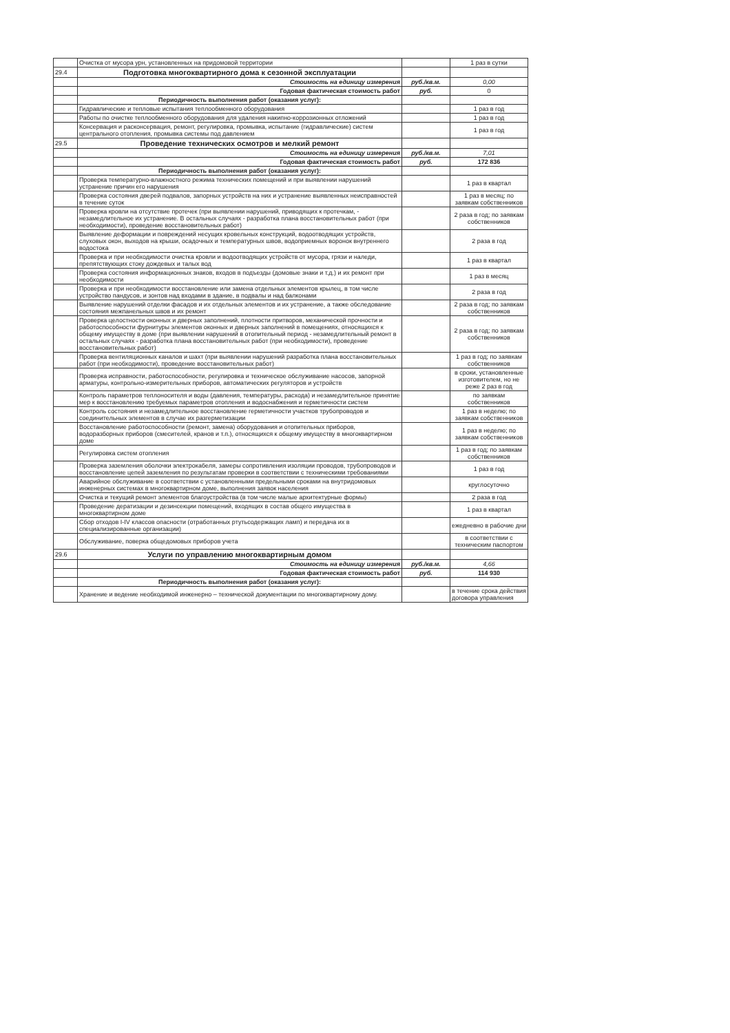| | Очистка от мусора урн, установленных на придомовой территории | | 1 раз в сутки |
| 29.4 | Подготовка многоквартирного дома к сезонной эксплуатации | | |
| | Стоимость на единицу измерения | руб./кв.м. | 0,00 |
| | Годовая фактическая стоимость работ | руб. | 0 |
| | Периодичность выполнения работ (оказания услуг): | | |
| | Гидравлические и тепловые испытания теплообменного оборудования | | 1 раз в год |
| | Работы по очистке теплообменного оборудования для удаления накипно-коррозионных отложений | | 1 раз в год |
| | Консервация и расконсервация, ремонт, регулировка, промывка, испытание (гидравлические) систем центрального отопления, промывка системы под давлением | | 1 раз в год |
| 29.5 | Проведение технических осмотров и мелкий ремонт | | |
| | Стоимость на единицу измерения | руб./кв.м. | 7,01 |
| | Годовая фактическая стоимость работ | руб. | 172 836 |
| | Периодичность выполнения работ (оказания услуг): | | |
| | Проверка температурно-влажностного режима технических помещений и при выявлении нарушений устранение причин его нарушения | | 1 раз в квартал |
| | Проверка состояния дверей подвалов, запорных устройств на них и устранение выявленных неисправностей в течение суток | | 1 раз в месяц; по заявкам собственников |
| | Проверка кровли на отсутствие протечек (при выявлении нарушений, приводящих к протечкам, - незамедлительное их устранение. В остальных случаях - разработка плана восстановительных работ (при необходимости), проведение восстановительных работ) | | 2 раза в год; по заявкам собственников |
| | Выявление деформации и повреждений несущих кровельных конструкций, водоотводящих устройств, слуховых окон, выходов на крыши, осадочных и температурных швов, водоприемных воронок внутреннего водостока | | 2 раза в год |
| | Проверка и при необходимости очистка кровли и водоотводящих устройств от мусора, грязи и наледи, препятствующих стоку дождевых и талых вод | | 1 раз в квартал |
| | Проверка состояния информационных знаков, входов в подъезды (домовые знаки и т.д.) и их ремонт при необходимости | | 1 раз в месяц |
| | Проверка и при необходимости восстановление или замена отдельных элементов крылец, в том числе устройство пандусов, и зонтов над входами в здание, в подвалы и над балконами | | 2 раза в год |
| | Выявление нарушений отделки фасадов и их отдельных элементов и их устранение, а также обследование состояния межпанельных швов и их ремонт | | 2 раза в год; по заявкам собственников |
| | Проверка целостности оконных и дверных заполнений, плотности притворов, механической прочности и работоспособности фурнитуры элементов оконных и дверных заполнений в помещениях, относящихся к общему имуществу в доме (при выявлении нарушений в отопительный период - незамедлительный ремонт в остальных случаях - разработка плана восстановительных работ (при необходимости), проведение восстановительных работ) | | 2 раза в год; по заявкам собственников |
| | Проверка вентиляционных каналов и шахт (при выявлении нарушений разработка плана восстановительных работ (при необходимости), проведение восстановительных работ) | | 1 раз в год; по заявкам собственников |
| | Проверка исправности, работоспособности, регулировка и техническое обслуживание насосов, запорной арматуры, контрольно-измерительных приборов, автоматических регуляторов и устройств | | в сроки, установленные изготовителем, но не реже 2 раз в год |
| | Контроль параметров теплоносителя и воды (давления, температуры, расхода) и незамедлительное принятие мер к восстановлению требуемых параметров отопления и водоснабжения и герметичности систем | | по заявкам собственников |
| | Контроль состояния и незамедлительное восстановление герметичности участков трубопроводов и соединительных элементов в случае их разгерметизации | | 1 раз в неделю; по заявкам собственников |
| | Восстановление работоспособности (ремонт, замена) оборудования и отопительных приборов, водоразборных приборов (смесителей, кранов и т.п.), относящихся к общему имуществу в многоквартирном доме | | 1 раз в неделю; по заявкам собственников |
| | Регулировка систем отопления | | 1 раз в год; по заявкам собственников |
| | Проверка заземления оболочки электрокабеля, замеры сопротивления изоляции проводов, трубопроводов и восстановление цепей заземления по результатам проверки в соответствии с техническими требованиями | | 1 раз в год |
| | Аварийное обслуживание в соответствии с установленными предельными сроками на внутридомовых инженерных системах в многоквартирном доме, выполнения заявок населения | | круглосуточно |
| | Очистка и текущий ремонт элементов благоустройства (в том числе малые архитектурные формы) | | 2 раза в год |
| | Проведение дератизации и дезинсекции помещений, входящих в состав общего имущества в многоквартирном доме | | 1 раз в квартал |
| | Сбор отходов I-IV классов опасности (отработанных ртутьсодержащих ламп) и передача их в специализированные организации) | | ежедневно в рабочие дни |
| | Обслуживание, поверка общедомовых приборов учета | | в соответствии с техническим паспортом |
| 29.6 | Услуги по управлению многоквартирным домом | | |
| | Стоимость на единицу измерения | руб./кв.м. | 4,66 |
| | Годовая фактическая стоимость работ | руб. | 114 930 |
| | Периодичность выполнения работ (оказания услуг): | | |
| | Хранение и ведение необходимой инженерно – технической документации по многоквартирному дому. | | в течение срока действия договора управления |